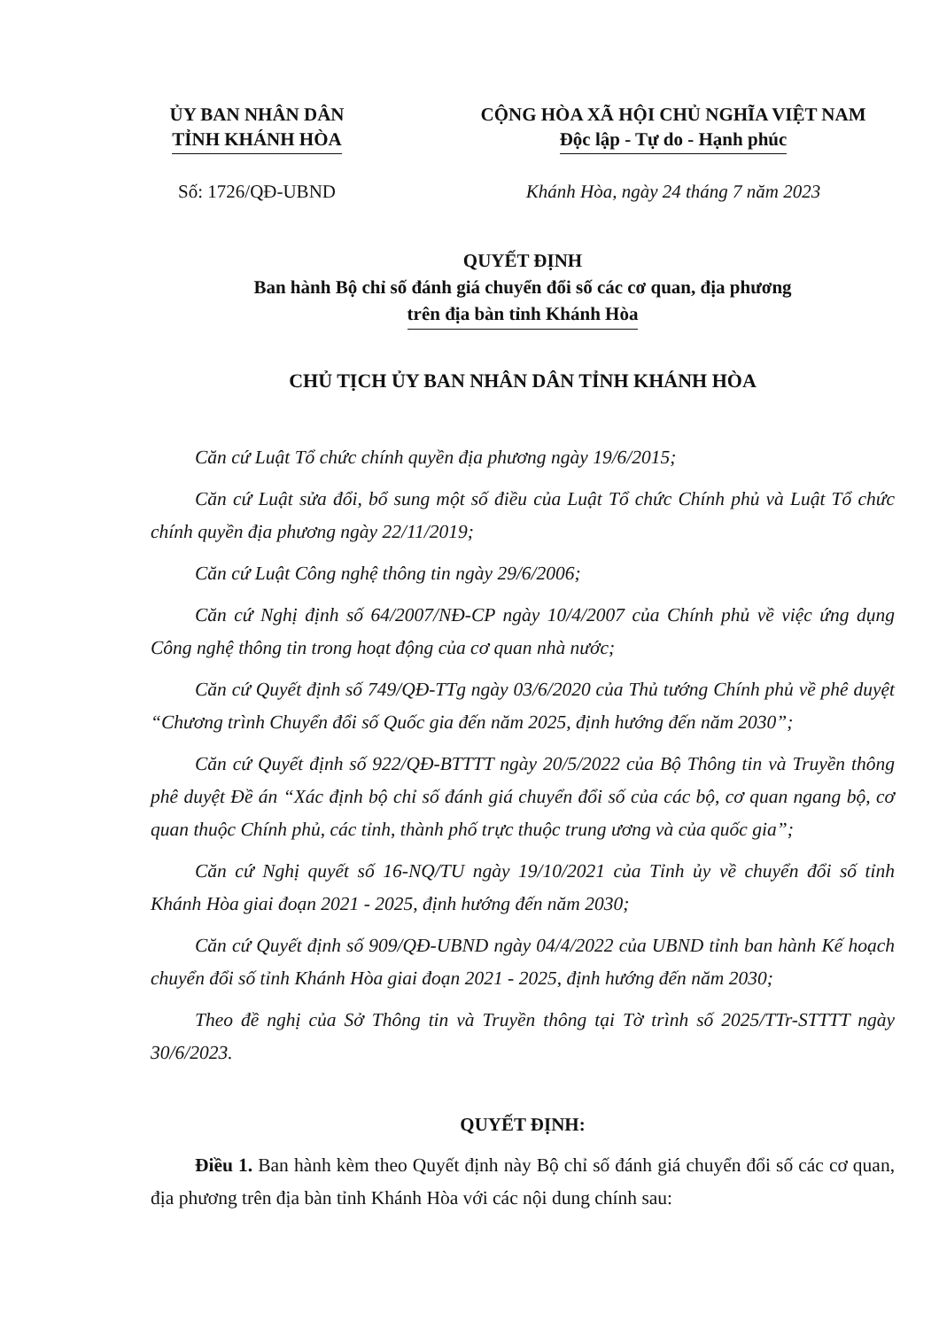ỦY BAN NHÂN DÂN
TỈNH KHÁNH HÒA
CỘNG HÒA XÃ HỘI CHỦ NGHĨA VIỆT NAM
Độc lập - Tự do - Hạnh phúc
Số: 1726/QĐ-UBND Khánh Hòa, ngày 24 tháng 7 năm 2023
QUYẾT ĐỊNH
Ban hành Bộ chỉ số đánh giá chuyển đổi số các cơ quan, địa phương
trên địa bàn tỉnh Khánh Hòa
CHỦ TỊCH ỦY BAN NHÂN DÂN TỈNH KHÁNH HÒA
Căn cứ Luật Tổ chức chính quyền địa phương ngày 19/6/2015;
Căn cứ Luật sửa đổi, bổ sung một số điều của Luật Tổ chức Chính phủ và Luật Tổ chức chính quyền địa phương ngày 22/11/2019;
Căn cứ Luật Công nghệ thông tin ngày 29/6/2006;
Căn cứ Nghị định số 64/2007/NĐ-CP ngày 10/4/2007 của Chính phủ về việc ứng dụng Công nghệ thông tin trong hoạt động của cơ quan nhà nước;
Căn cứ Quyết định số 749/QĐ-TTg ngày 03/6/2020 của Thủ tướng Chính phủ về phê duyệt “Chương trình Chuyển đổi số Quốc gia đến năm 2025, định hướng đến năm 2030”;
Căn cứ Quyết định số 922/QĐ-BTTTT ngày 20/5/2022 của Bộ Thông tin và Truyền thông phê duyệt Đề án “Xác định bộ chỉ số đánh giá chuyển đổi số của các bộ, cơ quan ngang bộ, cơ quan thuộc Chính phủ, các tỉnh, thành phố trực thuộc trung ương và của quốc gia”;
Căn cứ Nghị quyết số 16-NQ/TU ngày 19/10/2021 của Tỉnh ủy về chuyển đổi số tỉnh Khánh Hòa giai đoạn 2021 - 2025, định hướng đến năm 2030;
Căn cứ Quyết định số 909/QĐ-UBND ngày 04/4/2022 của UBND tỉnh ban hành Kế hoạch chuyển đổi số tỉnh Khánh Hòa giai đoạn 2021 - 2025, định hướng đến năm 2030;
Theo đề nghị của Sở Thông tin và Truyền thông tại Tờ trình số 2025/TTr-STTTT ngày 30/6/2023.
QUYẾT ĐỊNH:
Điều 1. Ban hành kèm theo Quyết định này Bộ chỉ số đánh giá chuyển đổi số các cơ quan, địa phương trên địa bàn tỉnh Khánh Hòa với các nội dung chính sau: